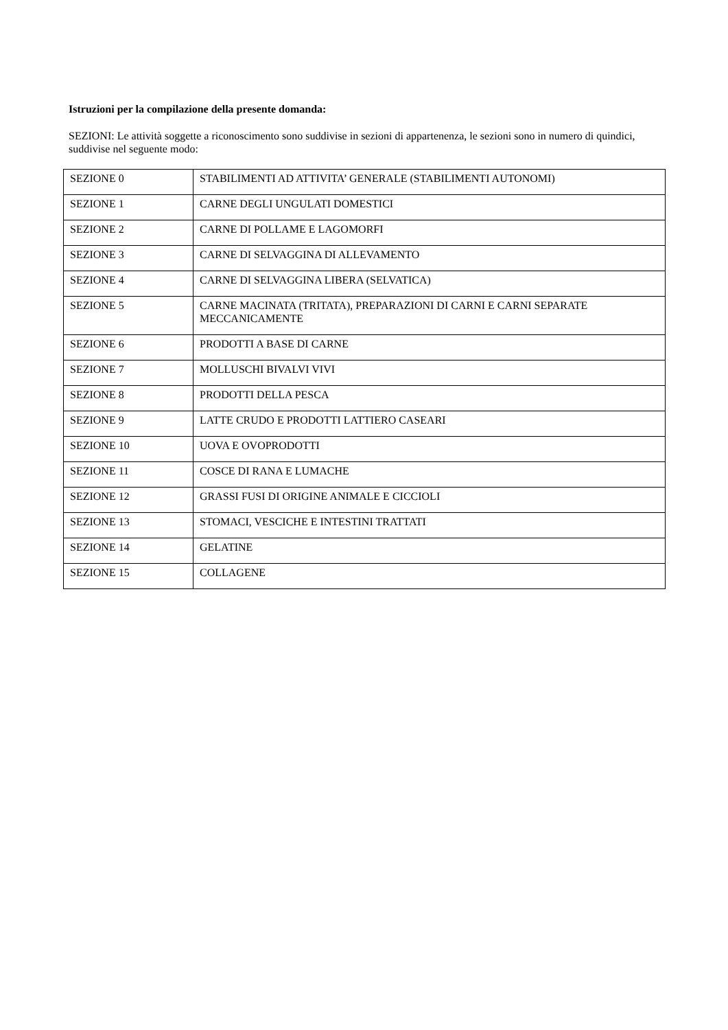Istruzioni per la compilazione della presente domanda:
SEZIONI: Le attività soggette a riconoscimento sono suddivise in sezioni di appartenenza, le sezioni sono in numero di quindici, suddivise nel seguente modo:
| SEZIONE 0 | STABILIMENTI AD ATTIVITA’ GENERALE (STABILIMENTI AUTONOMI) |
| SEZIONE 1 | CARNE DEGLI UNGULATI DOMESTICI |
| SEZIONE 2 | CARNE DI POLLAME E LAGOMORFI |
| SEZIONE 3 | CARNE DI SELVAGGINA DI ALLEVAMENTO |
| SEZIONE 4 | CARNE DI SELVAGGINA LIBERA (SELVATICA) |
| SEZIONE 5 | CARNE MACINATA (TRITATA), PREPARAZIONI DI CARNI E CARNI SEPARATE MECCANICAMENTE |
| SEZIONE 6 | PRODOTTI A BASE DI CARNE |
| SEZIONE 7 | MOLLUSCHI BIVALVI VIVI |
| SEZIONE 8 | PRODOTTI DELLA PESCA |
| SEZIONE 9 | LATTE CRUDO E PRODOTTI LATTIERO CASEARI |
| SEZIONE 10 | UOVA E OVOPRODOTTI |
| SEZIONE 11 | COSCE DI RANA E LUMACHE |
| SEZIONE 12 | GRASSI FUSI DI ORIGINE ANIMALE E CICCIOLI |
| SEZIONE 13 | STOMACI, VESCICHE E INTESTINI TRATTATI |
| SEZIONE 14 | GELATINE |
| SEZIONE 15 | COLLAGENE |